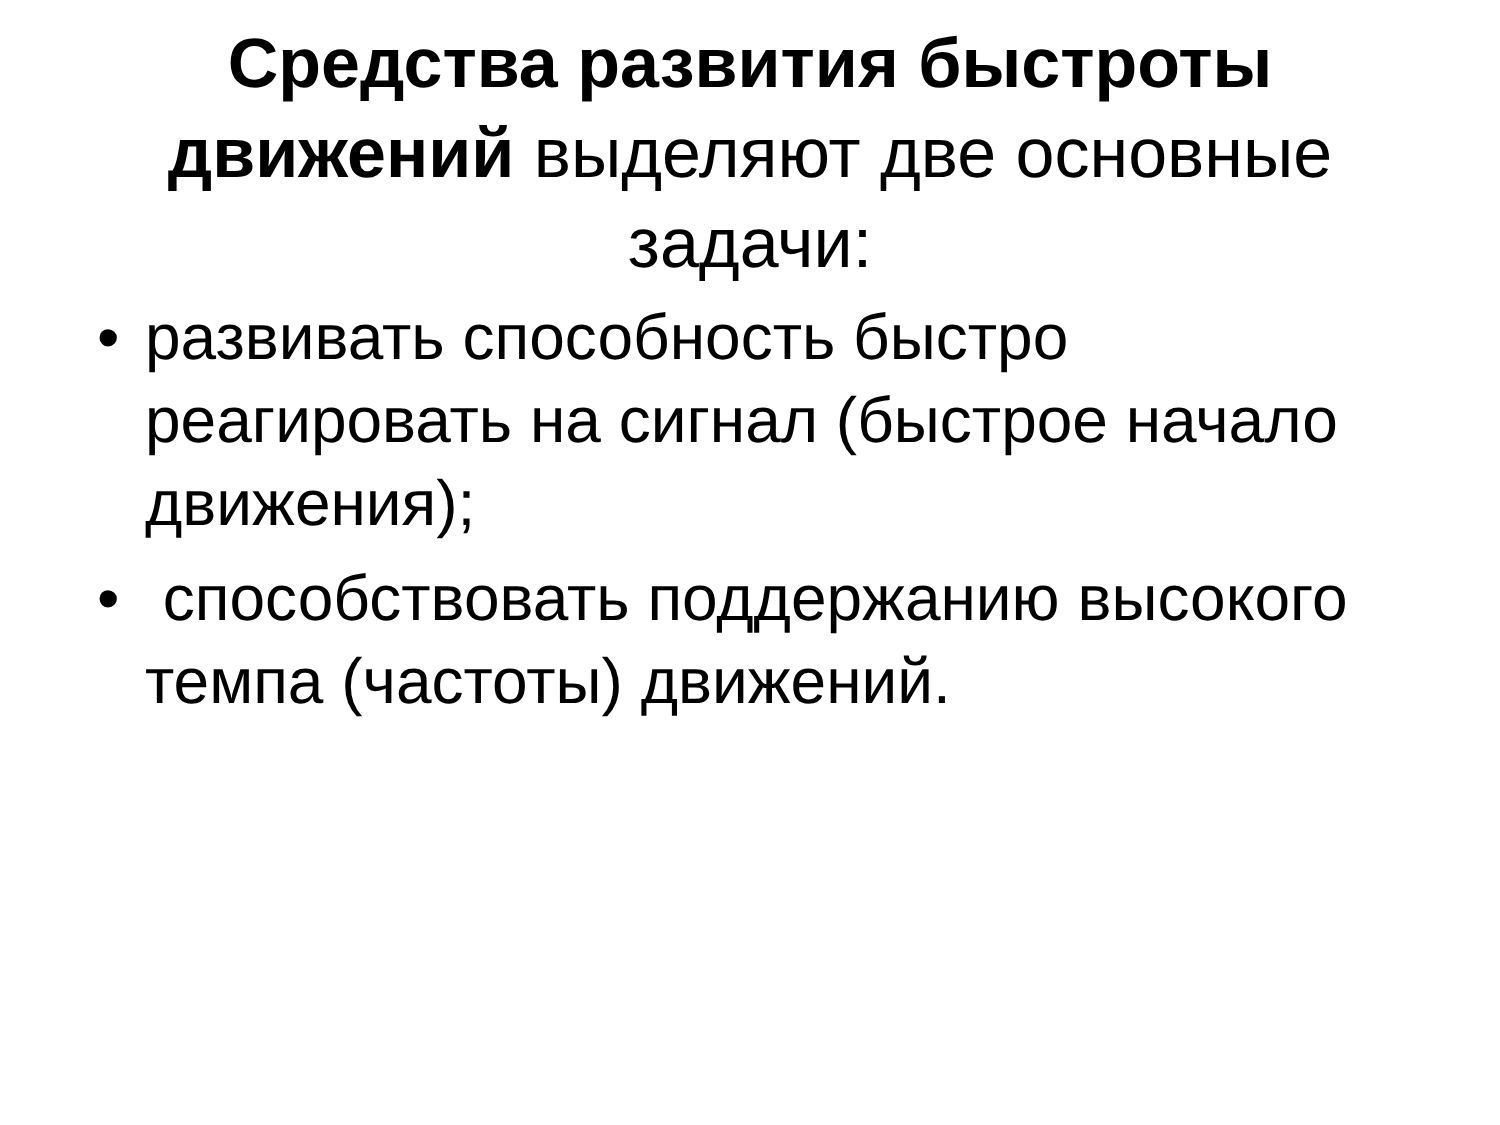Средства развития быстроты движений выделяют две основные задачи:
• развивать способность быстро реагировать на сигнал (быстрое начало движения);
• способствовать поддержанию высокого темпа (частоты) движений.